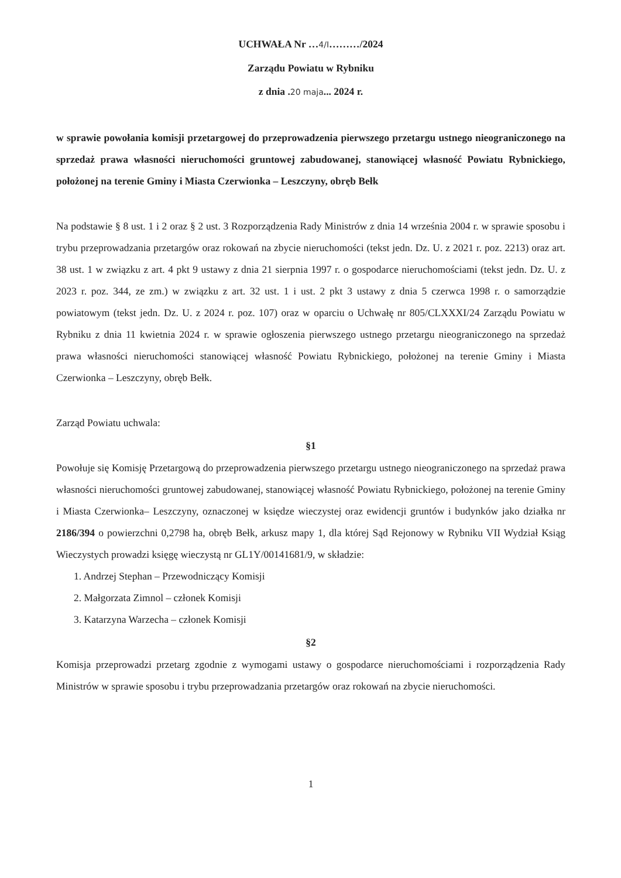UCHWAŁA Nr …4/I………/2024
Zarządu Powiatu w Rybniku
z dnia .20 maja... 2024 r.
w sprawie powołania komisji przetargowej do przeprowadzenia pierwszego przetargu ustnego nieograniczonego na sprzedaż prawa własności nieruchomości gruntowej zabudowanej, stanowiącej własność Powiatu Rybnickiego, położonej na terenie Gminy i Miasta Czerwionka – Leszczyny, obręb Bełk
Na podstawie § 8 ust. 1 i 2 oraz § 2 ust. 3 Rozporządzenia Rady Ministrów z dnia 14 września 2004 r. w sprawie sposobu i trybu przeprowadzania przetargów oraz rokowań na zbycie nieruchomości (tekst jedn. Dz. U. z 2021 r. poz. 2213) oraz art. 38 ust. 1 w związku z art. 4 pkt 9 ustawy z dnia 21 sierpnia 1997 r. o gospodarce nieruchomościami (tekst jedn. Dz. U. z 2023 r. poz. 344, ze zm.) w związku z art. 32 ust. 1 i ust. 2 pkt 3 ustawy z dnia 5 czerwca 1998 r. o samorządzie powiatowym (tekst jedn. Dz. U. z 2024 r. poz. 107) oraz w oparciu o Uchwałę nr 805/CLXXXI/24 Zarządu Powiatu w Rybniku z dnia 11 kwietnia 2024 r. w sprawie ogłoszenia pierwszego ustnego przetargu nieograniczonego na sprzedaż prawa własności nieruchomości stanowiącej własność Powiatu Rybnickiego, położonej na terenie Gminy i Miasta Czerwionka – Leszczyny, obręb Bełk.
Zarząd Powiatu uchwala:
§1
Powołuje się Komisję Przetargową do przeprowadzenia pierwszego przetargu ustnego nieograniczonego na sprzedaż prawa własności nieruchomości gruntowej zabudowanej, stanowiącej własność Powiatu Rybnickiego, położonej na terenie Gminy i Miasta Czerwionka– Leszczyny, oznaczonej w księdze wieczystej oraz ewidencji gruntów i budynków jako działka nr 2186/394 o powierzchni 0,2798 ha, obręb Bełk, arkusz mapy 1, dla której Sąd Rejonowy w Rybniku VII Wydział Ksiąg Wieczystych prowadzi księgę wieczystą nr GL1Y/00141681/9, w składzie:
1. Andrzej Stephan – Przewodniczący Komisji
2. Małgorzata Zimnol – członek Komisji
3. Katarzyna Warzecha – członek Komisji
§2
Komisja przeprowadzi przetarg zgodnie z wymogami ustawy o gospodarce nieruchomościami i rozporządzenia Rady Ministrów w sprawie sposobu i trybu przeprowadzania przetargów oraz rokowań na zbycie nieruchomości.
1